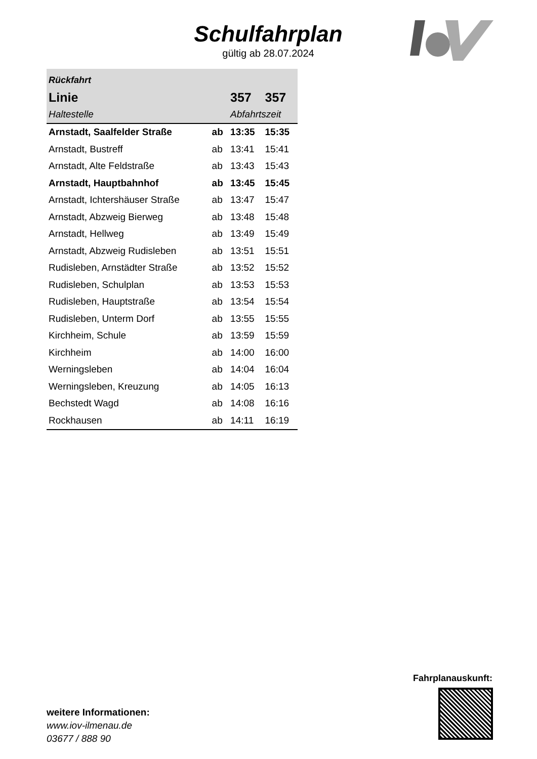Schulfahrplan
gültig ab 28.07.2024
| Rückfahrt | | | |
| Linie | | 357 | 357 |
| Haltestelle | | Abfahrtszeit | |
| Arnstadt, Saalfelder Straße | ab | 13:35 | 15:35 |
| Arnstadt, Bustreff | ab | 13:41 | 15:41 |
| Arnstadt, Alte Feldstraße | ab | 13:43 | 15:43 |
| Arnstadt, Hauptbahnhof | ab | 13:45 | 15:45 |
| Arnstadt, Ichtershäuser Straße | ab | 13:47 | 15:47 |
| Arnstadt, Abzweig Bierweg | ab | 13:48 | 15:48 |
| Arnstadt, Hellweg | ab | 13:49 | 15:49 |
| Arnstadt, Abzweig Rudisleben | ab | 13:51 | 15:51 |
| Rudisleben, Arnstädter Straße | ab | 13:52 | 15:52 |
| Rudisleben, Schulplan | ab | 13:53 | 15:53 |
| Rudisleben, Hauptstraße | ab | 13:54 | 15:54 |
| Rudisleben, Unterm Dorf | ab | 13:55 | 15:55 |
| Kirchheim, Schule | ab | 13:59 | 15:59 |
| Kirchheim | ab | 14:00 | 16:00 |
| Werningsleben | ab | 14:04 | 16:04 |
| Werningsleben, Kreuzung | ab | 14:05 | 16:13 |
| Bechstedt Wagd | ab | 14:08 | 16:16 |
| Rockhausen | ab | 14:11 | 16:19 |
weitere Informationen:
www.iov-ilmenau.de
03677 / 888 90
Fahrplanauskunft: